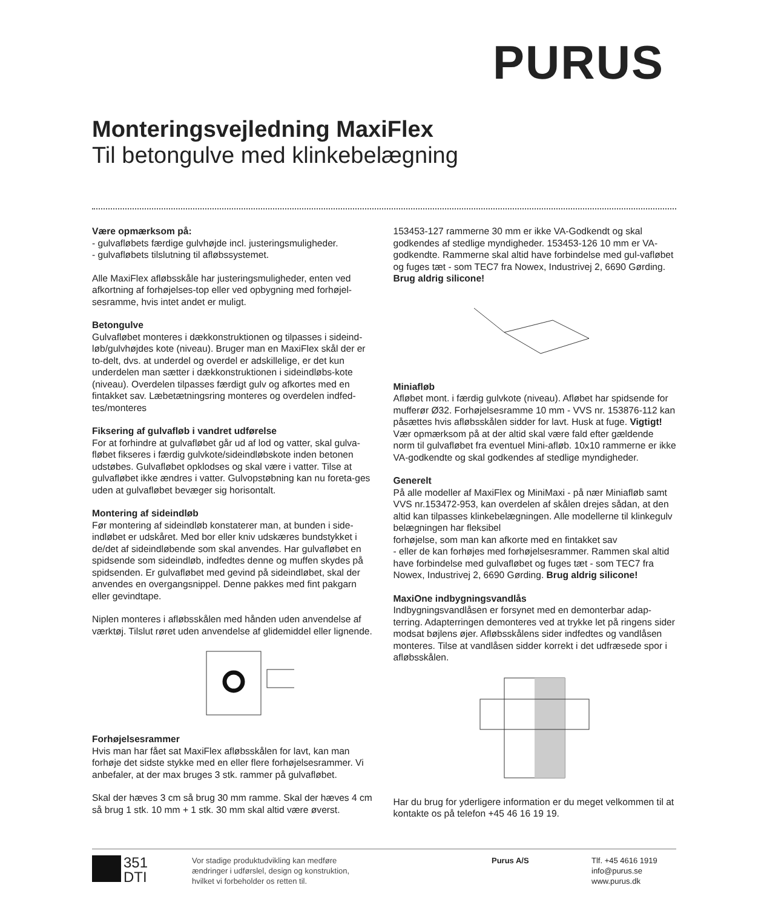PURUS
Monteringsvejledning MaxiFlex
Til betongulve med klinkebelægning
Være opmærksom på:
- gulvafløbets færdige gulvhøjde incl. justeringsmuligheder.
- gulvafløbets tilslutning til afløbssystemet.
Alle MaxiFlex afløbsskåle har justeringsmuligheder, enten ved afkortning af forhøjelses-top eller ved opbygning med forhøjel-sesramme, hvis intet andet er muligt.
Betongulve
Gulvafløbet monteres i dækkonstruktionen og tilpasses i sideind-løb/gulvhøjdes kote (niveau). Bruger man en MaxiFlex skål der er to-delt, dvs. at underdel og overdel er adskillelige, er det kun underdelen man sætter i dækkonstruktionen i sideindløbs-kote (niveau). Overdelen tilpasses færdigt gulv og afkortes med en fintakket sav. Læbetætningsring monteres og overdelen indfed-tes/monteres
Fiksering af gulvafløb i vandret udførelse
For at forhindre at gulvafløbet går ud af lod og vatter, skal gulva-fløbet fikseres i færdig gulvkote/sideindløbskote inden betonen udstøbes. Gulvafløbet opklodses og skal være i vatter. Tilse at gulvafløbet ikke ændres i vatter. Gulvopstøbning kan nu foreta-ges uden at gulvafløbet bevæger sig horisontalt.
Montering af sideindløb
Før montering af sideindløb konstaterer man, at bunden i side-indløbet er udskåret. Med bor eller kniv udskæres bundstykket i de/det af sideindløbende som skal anvendes. Har gulvafløbet en spidsende som sideindløb, indfedtes denne og muffen skydes på spidsenden. Er gulvafløbet med gevind på sideindløbet, skal der anvendes en overgangsnippel. Denne pakkes med fint pakgarn eller gevindtape.
Niplen monteres i afløbsskålen med hånden uden anvendelse af værktøj. Tilslut røret uden anvendelse af glidemiddel eller lignende.
Forhøjelsesrammer
Hvis man har fået sat MaxiFlex afløbsskålen for lavt, kan man forhøje det sidste stykke med en eller flere forhøjelsesrammer. Vi anbefaler, at der max bruges 3 stk. rammer på gulvafløbet.
Skal der hæves 3 cm så brug 30 mm ramme. Skal der hæves 4 cm så brug 1 stk. 10 mm + 1 stk. 30 mm skal altid være øverst.
153453-127 rammerne 30 mm er ikke VA-Godkendt og skal godkendes af stedlige myndigheder. 153453-126 10 mm er VA-godkendte. Rammerne skal altid have forbindelse med gul-vafløbet og fuges tæt - som TEC7 fra Nowex, Industrivej 2, 6690 Gørding. Brug aldrig silicone!
Miniafløb
Afløbet mont. i færdig gulvkote (niveau). Afløbet har spidsende for mufferør Ø32. Forhøjelsesramme 10 mm - VVS nr. 153876-112 kan påsættes hvis afløbsskålen sidder for lavt. Husk at fuge. Vigtigt! Vær opmærksom på at der altid skal være fald efter gældende norm til gulvafløbet fra eventuel Mini-afløb. 10x10 rammerne er ikke VA-godkendte og skal godkendes af stedlige myndigheder.
Generelt
På alle modeller af MaxiFlex og MiniMaxi - på nær Miniafløb samt VVS nr.153472-953, kan overdelen af skålen drejes sådan, at den altid kan tilpasses klinkebelægningen. Alle modellerne til klinkegulv belægningen har fleksibel
forhøjelse, som man kan afkorte med en fintakket sav
- eller de kan forhøjes med forhøjelsesrammer. Rammen skal altid have forbindelse med gulvafløbet og fuges tæt - som TEC7 fra Nowex, Industrivej 2, 6690 Gørding. Brug aldrig silicone!
MaxiOne indbygningsvandlås
Indbygningsvandlåsen er forsynet med en demonterbar adap-terring. Adapterringen demonteres ved at trykke let på ringens sider modsat bøjlens øjer. Afløbsskålens sider indfedtes og vandlåsen monteres. Tilse at vandlåsen sidder korrekt i det udfræsede spor i afløbsskålen.
Har du brug for yderligere information er du meget velkommen til at kontakte os på telefon +45 46 16 19 19.
351
DTI
Vor stadige produktudvikling kan medføre
ændringer i udførslel, design og konstruktion,
hvilket vi forbeholder os retten til.
Purus A/S Tlf. +45 4616 1919
info@purus.se
www.purus.dk